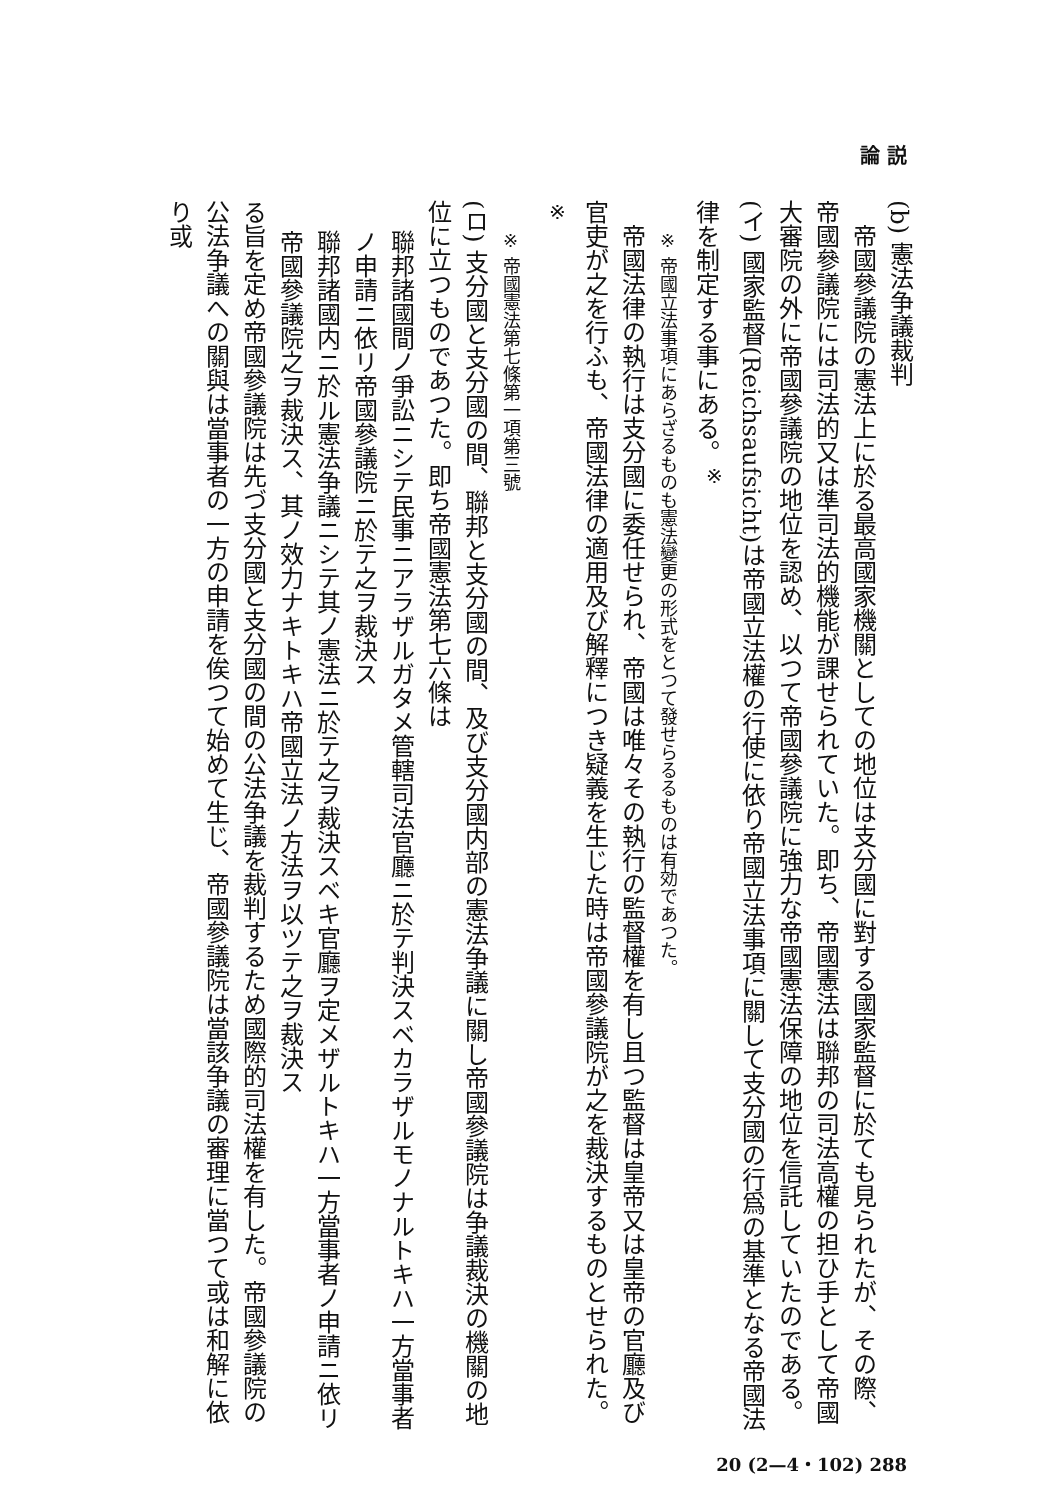論 説
(b) 憲法争議裁判
　帝國參議院の憲法上に於る最高國家機關としての地位は支分國に對する國家監督に於ても見られたが、その際、帝國參議院には司法的又は準司法的機能が課せられていた。即ち、帝國憲法は聯邦の司法高權の担ひ手として帝國大審院の外に帝國參議院の地位を認め、以つて帝國參議院に強力な帝國憲法保障の地位を信託していたのである。
(イ) 國家監督(Reichsaufsicht)は帝國立法權の行使に依り帝國立法事項に關して支分國の行爲の基準となる帝國法律を制定する事にある。<sup>※</sup>
※ 帝國立法事項にあらざるものも憲法變更の形式をとつて發せらるるものは有効であつた。
　帝國法律の執行は支分國に委任せられ、帝國は唯々その執行の監督權を有し且つ監督は皇帝又は皇帝の官廳及び官吏が之を行ふも、帝國法律の適用及び解釋につき疑義を生じた時は帝國參議院が之を裁決するものとせられた。<sup>※</sup>
※ 帝國憲法第七條第一項第三號
(ロ) 支分國と支分國の間、聯邦と支分國の間、及び支分國内部の憲法争議に關し帝國參議院は争議裁決の機關の地位に立つものであつた。即ち帝國憲法第七六條は
聯邦諸國間ノ爭訟ニシテ民事ニアラザルガタメ管轄司法官廳ニ於テ判決スベカラザルモノナルトキハ一方當事者ノ申請ニ依リ帝國參議院ニ於テ之ヲ裁決ス
聯邦諸國内ニ於ル憲法争議ニシテ其ノ憲法ニ於テ之ヲ裁決スベキ官廳ヲ定メザルトキハ一方當事者ノ申請ニ依リ帝國參議院之ヲ裁決ス、其ノ效力ナキトキハ帝國立法ノ方法ヲ以ツテ之ヲ裁決ス
る旨を定め帝國參議院は先づ支分國と支分國の間の公法争議を裁判するため國際的司法權を有した。帝國參議院の公法争議への關與は當事者の一方の申請を俟つて始めて生じ、帝國參議院は當該争議の審理に當つて或は和解に依り或
20 (2—4・102) 288